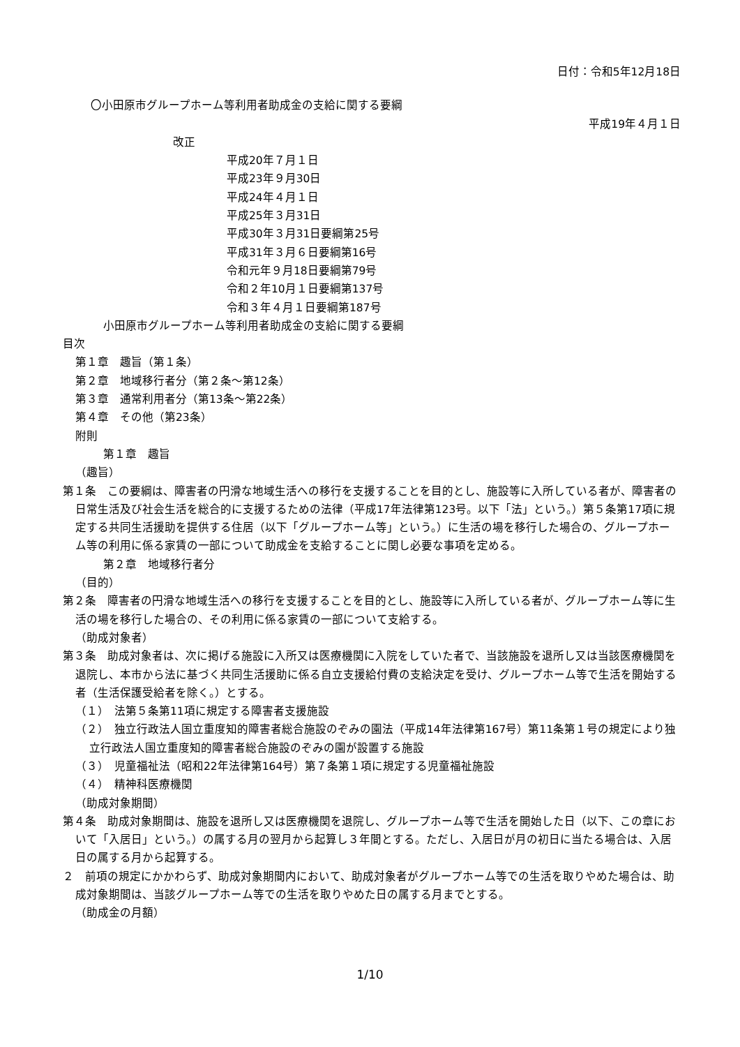日付：令和5年12月18日
〇小田原市グループホーム等利用者助成金の支給に関する要綱
平成19年４月１日
改正
平成20年７月１日
平成23年９月30日
平成24年４月１日
平成25年３月31日
平成30年３月31日要綱第25号
平成31年３月６日要綱第16号
令和元年９月18日要綱第79号
令和２年10月１日要綱第137号
令和３年４月１日要綱第187号
小田原市グループホーム等利用者助成金の支給に関する要綱
目次
第１章　趣旨（第１条）
第２章　地域移行者分（第２条～第12条）
第３章　通常利用者分（第13条～第22条）
第４章　その他（第23条）
附則
第１章　趣旨
（趣旨）
第１条　この要綱は、障害者の円滑な地域生活への移行を支援することを目的とし、施設等に入所している者が、障害者の日常生活及び社会生活を総合的に支援するための法律（平成17年法律第123号。以下「法」という。）第５条第17項に規定する共同生活援助を提供する住居（以下「グループホーム等」という。）に生活の場を移行した場合の、グループホーム等の利用に係る家賃の一部について助成金を支給することに関し必要な事項を定める。
第２章　地域移行者分
（目的）
第２条　障害者の円滑な地域生活への移行を支援することを目的とし、施設等に入所している者が、グループホーム等に生活の場を移行した場合の、その利用に係る家賃の一部について支給する。
（助成対象者）
第３条　助成対象者は、次に掲げる施設に入所又は医療機関に入院をしていた者で、当該施設を退所し又は当該医療機関を退院し、本市から法に基づく共同生活援助に係る自立支援給付費の支給決定を受け、グループホーム等で生活を開始する者（生活保護受給者を除く。）とする。
（１）　法第５条第11項に規定する障害者支援施設
（２）　独立行政法人国立重度知的障害者総合施設のぞみの園法（平成14年法律第167号）第11条第１号の規定により独立行政法人国立重度知的障害者総合施設のぞみの園が設置する施設
（３）　児童福祉法（昭和22年法律第164号）第７条第１項に規定する児童福祉施設
（４）　精神科医療機関
（助成対象期間）
第４条　助成対象期間は、施設を退所し又は医療機関を退院し、グループホーム等で生活を開始した日（以下、この章において「入居日」という。）の属する月の翌月から起算し３年間とする。ただし、入居日が月の初日に当たる場合は、入居日の属する月から起算する。
２　前項の規定にかかわらず、助成対象期間内において、助成対象者がグループホーム等での生活を取りやめた場合は、助成対象期間は、当該グループホーム等での生活を取りやめた日の属する月までとする。
（助成金の月額）
1/10